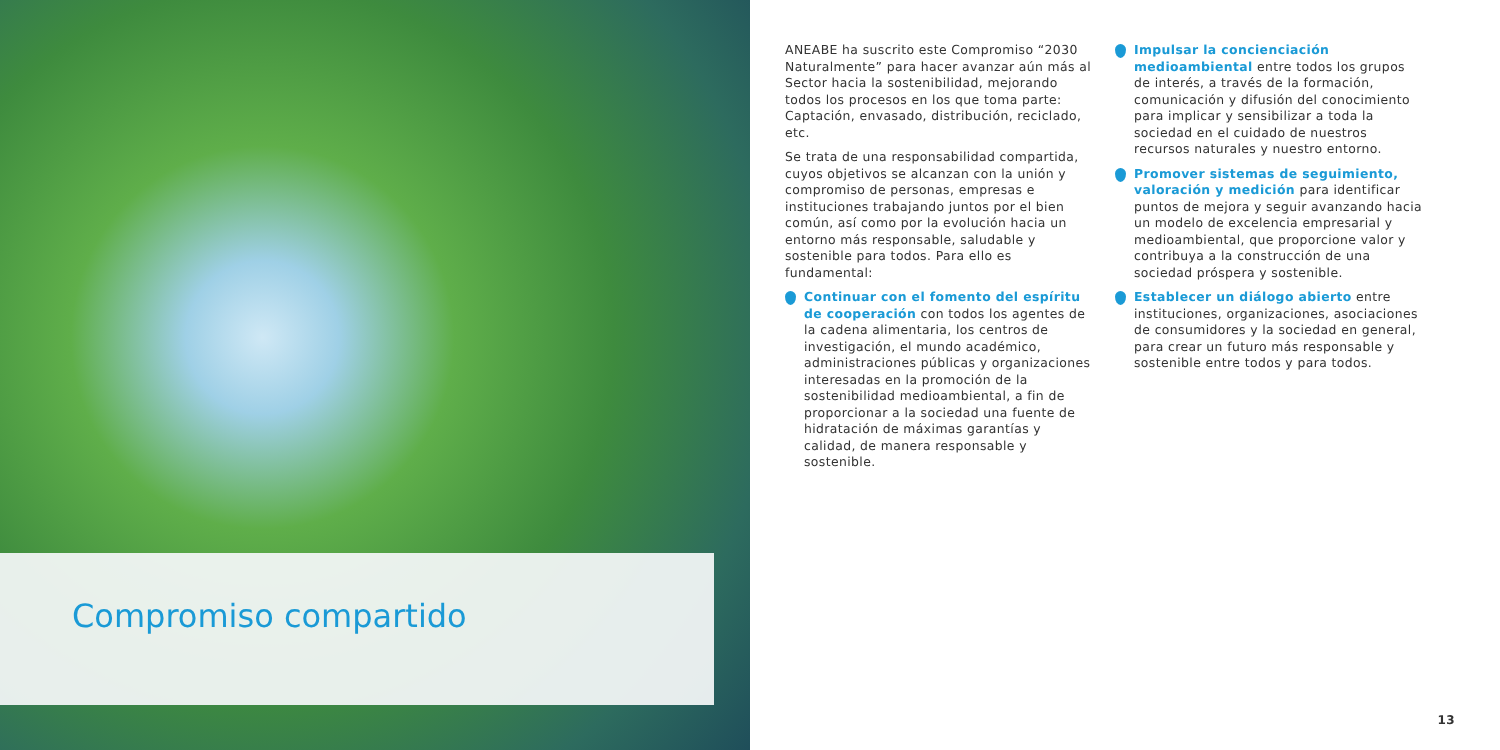Compromiso compartido
ANEABE ha suscrito este Compromiso “2030 Naturalmente” para hacer avanzar aún más al Sector hacia la sostenibilidad, mejorando todos los procesos en los que toma parte: Captación, envasado, distribución, reciclado, etc.
Se trata de una responsabilidad compartida, cuyos objetivos se alcanzan con la unión y compromiso de personas, empresas e instituciones trabajando juntos por el bien común, así como por la evolución hacia un entorno más responsable, saludable y sostenible para todos. Para ello es fundamental:
Continuar con el fomento del espíritu de cooperación con todos los agentes de la cadena alimentaria, los centros de investigación, el mundo académico, administraciones públicas y organizaciones interesadas en la promoción de la sostenibilidad medioambiental, a fin de proporcionar a la sociedad una fuente de hidratación de máximas garantías y calidad, de manera responsable y sostenible.
Impulsar la concienciación medioambiental entre todos los grupos de interés, a través de la formación, comunicación y difusión del conocimiento para implicar y sensibilizar a toda la sociedad en el cuidado de nuestros recursos naturales y nuestro entorno.
Promover sistemas de seguimiento, valoración y medición para identificar puntos de mejora y seguir avanzando hacia un modelo de excelencia empresarial y medioambiental, que proporcione valor y contribuya a la construcción de una sociedad próspera y sostenible.
Establecer un diálogo abierto entre instituciones, organizaciones, asociaciones de consumidores y la sociedad en general, para crear un futuro más responsable y sostenible entre todos y para todos.
13